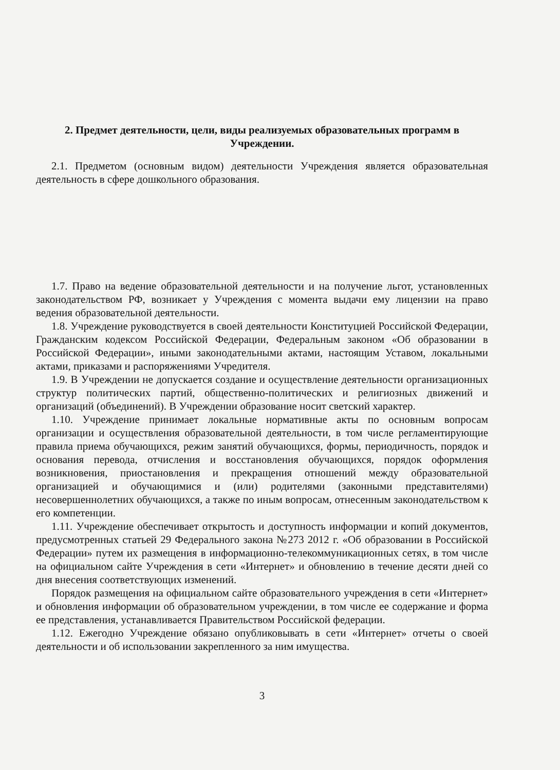2. Предмет деятельности, цели, виды реализуемых образовательных программ в Учреждении.
2.1. Предметом (основным видом) деятельности Учреждения является образовательная деятельность в сфере дошкольного образования.
1.7. Право на ведение образовательной деятельности и на получение льгот, установленных законодательством РФ, возникает у Учреждения с момента выдачи ему лицензии на право ведения образовательной деятельности.
1.8. Учреждение руководствуется в своей деятельности Конституцией Российской Федерации, Гражданским кодексом Российской Федерации, Федеральным законом «Об образовании в Российской Федерации», иными законодательными актами, настоящим Уставом, локальными актами, приказами и распоряжениями Учредителя.
1.9. В Учреждении не допускается создание и осуществление деятельности организационных структур политических партий, общественно-политических и религиозных движений и организаций (объединений). В Учреждении образование носит светский характер.
1.10. Учреждение принимает локальные нормативные акты по основным вопросам организации и осуществления образовательной деятельности, в том числе регламентирующие правила приема обучающихся, режим занятий обучающихся, формы, периодичность, порядок и основания перевода, отчисления и восстановления обучающихся, порядок оформления возникновения, приостановления и прекращения отношений между образовательной организацией и обучающимися и (или) родителями (законными представителями) несовершеннолетних обучающихся, а также по иным вопросам, отнесенным законодательством к его компетенции.
1.11. Учреждение обеспечивает открытость и доступность информации и копий документов, предусмотренных статьей 29 Федерального закона №273 2012 г. «Об образовании в Российской Федерации» путем их размещения в информационно-телекоммуникационных сетях, в том числе на официальном сайте Учреждения в сети «Интернет» и обновлению в течение десяти дней со дня внесения соответствующих изменений.
Порядок размещения на официальном сайте образовательного учреждения в сети «Интернет» и обновления информации об образовательном учреждении, в том числе ее содержание и форма ее представления, устанавливается Правительством Российской федерации.
1.12. Ежегодно Учреждение обязано опубликовывать в сети «Интернет» отчеты о своей деятельности и об использовании закрепленного за ним имущества.
3